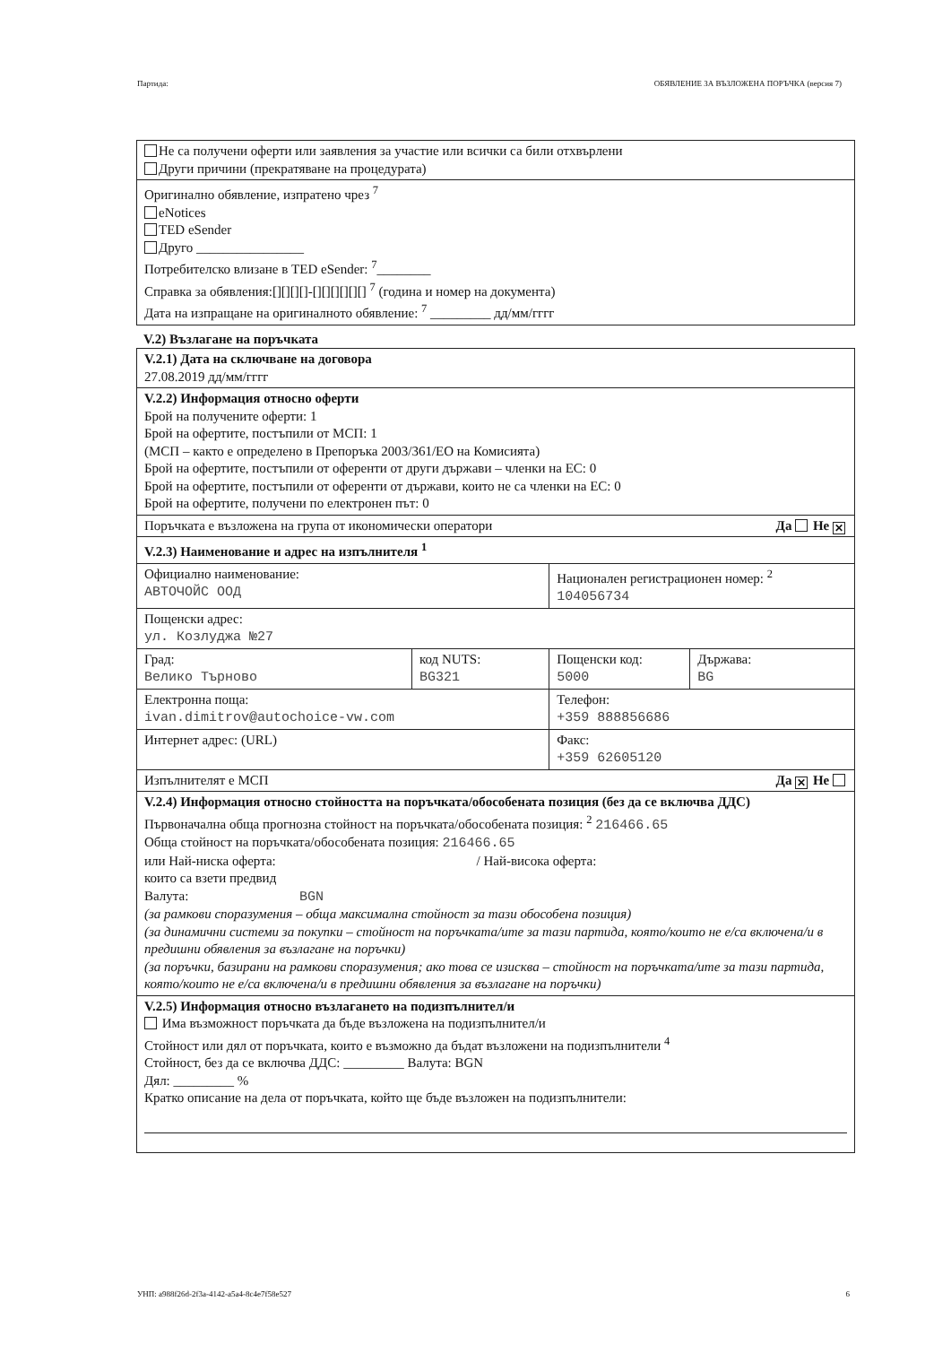Партида: ОБЯВЛЕНИЕ ЗА ВЪЗЛОЖЕНА ПОРЪЧКА (версия 7)
| Не са получени оферти или заявления за участие или всички са били отхвърлени Други причини (прекратяване на процедурата) |
| Оригинално обявление, изпратено чрез <sup>7</sup> eNotices TED eSender Друго ________________ Потребителско влизане в TED eSender: <sup>7</sup>________ Справка за обявления:[][][][]-[][][][][][] <sup>7</sup> (година и номер на документа) Дата на изпращане на оригиналното обявление: <sup>7</sup> _________ дд/мм/гггг |
V.2) Възлагане на поръчката
| V.2.1) Дата на сключване на договора 27.08.2019 дд/мм/гггг | | | |
| V.2.2) Информация относно оферти Брой на получените оферти: 1 Брой на офертите, постъпили от МСП: 1 (МСП – както е определено в Препоръка 2003/361/ЕО на Комисията) Брой на офертите, постъпили от оференти от други държави – членки на ЕС: 0 Брой на офертите, постъпили от оференти от държави, които не са членки на ЕС: 0 Брой на офертите, получени по електронен път: 0 | | | |
| Поръчката е възложена на група от икономически оператори Да Не ✕ | | | |
| V.2.3) Наименование и адрес на изпълнителя <sup>1</sup> | | | |
| Официално наименование: АВТОЧОЙС ООД | | Национален регистрационен номер: <sup>2</sup> 104056734 | |
| Пощенски адрес: ул. Козлуджа №27 | | | |
| Град: Велико Търново | код NUTS: BG321 | Пощенски код: 5000 | Държава: BG |
| Електронна поща: ivan.dimitrov@autochoice-vw.com | | Телефон: +359 888856686 | |
| Интернет адрес: (URL) | | Факс: +359 62605120 | |
| Изпълнителят е МСП Да ✕ Не | | | |
| V.2.4) Информация относно стойността на поръчката/обособената позиция (без да се включва ДДС) Първоначална обща прогнозна стойност на поръчката/обособената позиция: <sup>2</sup> 216466.65 Обща стойност на поръчката/обособената позиция: 216466.65 или Най-ниска оферта: / Най-висока оферта: които са взети предвид Валута: BGN (за рамкови споразумения – обща максимална стойност за тази обособена позиция) (за динамични системи за покупки – стойност на поръчката/ите за тази партида, която/които не е/са включена/и в предишни обявления за възлагане на поръчки) (за поръчки, базирани на рамкови споразумения; ако това се изисква – стойност на поръчката/ите за тази партида, която/които не е/са включена/и в предишни обявления за възлагане на поръчки) | | | |
| V.2.5) Информация относно възлагането на подизпълнител/и Има възможност поръчката да бъде възложена на подизпълнител/и Стойност или дял от поръчката, които е възможно да бъдат възложени на подизпълнители <sup>4</sup> Стойност, без да се включва ДДС: _________ Валута: BGN Дял: _________ % Кратко описание на дела от поръчката, който ще бъде възложен на подизпълнители: | | | |
УНП: a988f26d-2f3a-4142-a5a4-8c4e7f58e527 6